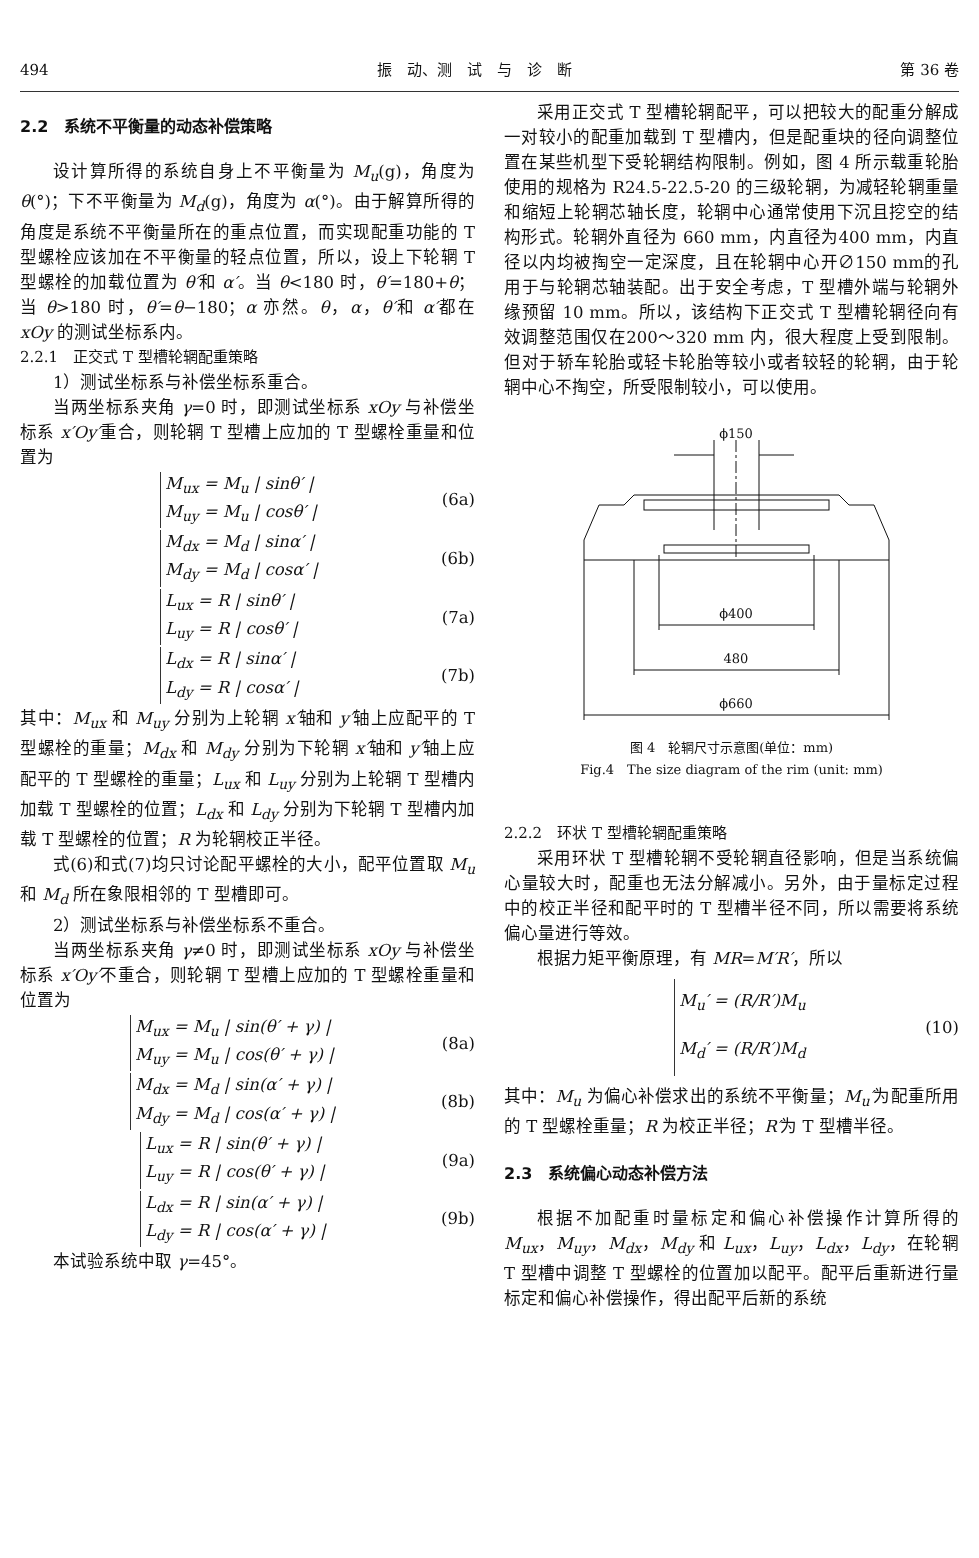494 振　动、测　试　与　诊　断 第 36 卷
2.2　系统不平衡量的动态补偿策略
设计算所得的系统自身上不平衡量为 M<sub>u</sub>(g)，角度为 θ(°)；下不平衡量为 M<sub>d</sub>(g)，角度为 α(°)。由于解算所得的角度是系统不平衡量所在的重点位置，而实现配重功能的 T 型螺栓应该加在不平衡量的轻点位置，所以，设上下轮辋 T 型螺栓的加载位置为 θ′和 α′。当 θ<180 时，θ′=180+θ；当 θ>180 时，θ′=θ−180；α 亦然。θ，α，θ′和 α′都在 xOy 的测试坐标系内。
2.2.1　正交式 T 型槽轮辋配重策略
1）测试坐标系与补偿坐标系重合。
当两坐标系夹角 γ=0 时，即测试坐标系 xOy 与补偿坐标系 x′Oy′重合，则轮辋 T 型槽上应加的 T 型螺栓重量和位置为
M<sub>ux</sub> = M<sub>u</sub> | sinθ′ |
M<sub>uy</sub> = M<sub>u</sub> | cosθ′ |
(6a)
M<sub>dx</sub> = M<sub>d</sub> | sinα′ |
M<sub>dy</sub> = M<sub>d</sub> | cosα′ |
(6b)
L<sub>ux</sub> = R | sinθ′ |
L<sub>uy</sub> = R | cosθ′ |
(7a)
L<sub>dx</sub> = R | sinα′ |
L<sub>dy</sub> = R | cosα′ |
(7b)
其中：M<sub>ux</sub> 和 M<sub>uy</sub> 分别为上轮辋 x′轴和 y′轴上应配平的 T 型螺栓的重量；M<sub>dx</sub> 和 M<sub>dy</sub> 分别为下轮辋 x′轴和 y′轴上应配平的 T 型螺栓的重量；L<sub>ux</sub> 和 L<sub>uy</sub> 分别为上轮辋 T 型槽内加载 T 型螺栓的位置；L<sub>dx</sub> 和 L<sub>dy</sub> 分别为下轮辋 T 型槽内加载 T 型螺栓的位置；R 为轮辋校正半径。
式(6)和式(7)均只讨论配平螺栓的大小，配平位置取 M<sub>u</sub> 和 M<sub>d</sub> 所在象限相邻的 T 型槽即可。
2）测试坐标系与补偿坐标系不重合。
当两坐标系夹角 γ≠0 时，即测试坐标系 xOy 与补偿坐标系 x′Oy′不重合，则轮辋 T 型槽上应加的 T 型螺栓重量和位置为
M<sub>ux</sub> = M<sub>u</sub> | sin(θ′ + γ) |
M<sub>uy</sub> = M<sub>u</sub> | cos(θ′ + γ) |
(8a)
M<sub>dx</sub> = M<sub>d</sub> | sin(α′ + γ) |
M<sub>dy</sub> = M<sub>d</sub> | cos(α′ + γ) |
(8b)
L<sub>ux</sub> = R | sin(θ′ + γ) |
L<sub>uy</sub> = R | cos(θ′ + γ) |
(9a)
L<sub>dx</sub> = R | sin(α′ + γ) |
L<sub>dy</sub> = R | cos(α′ + γ) |
(9b)
本试验系统中取 γ=45°。
采用正交式 T 型槽轮辋配平，可以把较大的配重分解成一对较小的配重加载到 T 型槽内，但是配重块的径向调整位置在某些机型下受轮辋结构限制。例如，图 4 所示载重轮胎使用的规格为 R24.5-22.5-20 的三级轮辋，为减轻轮辋重量和缩短上轮辋芯轴长度，轮辋中心通常使用下沉且挖空的结构形式。轮辋外直径为 660 mm，内直径为400 mm，内直径以内均被掏空一定深度，且在轮辋中心开∅150 mm的孔用于与轮辋芯轴装配。出于安全考虑，T 型槽外端与轮辋外缘预留 10 mm。所以，该结构下正交式 T 型槽轮辋径向有效调整范围仅在200～320 mm 内，很大程度上受到限制。但对于轿车轮胎或轻卡轮胎等较小或者较轻的轮辋，由于轮辋中心不掏空，所受限制较小，可以使用。
ϕ150
ϕ400
480
ϕ660
图 4　轮辋尺寸示意图(单位：mm)
Fig.4　The size diagram of the rim (unit: mm)
2.2.2　环状 T 型槽轮辋配重策略
采用环状 T 型槽轮辋不受轮辋直径影响，但是当系统偏心量较大时，配重也无法分解减小。另外，由于量标定过程中的校正半径和配平时的 T 型槽半径不同，所以需要将系统偏心量进行等效。
根据力矩平衡原理，有 MR=M′R′，所以
M<sub>u</sub>′ = (R/R′)M<sub>u</sub>
M<sub>d</sub>′ = (R/R′)M<sub>d</sub>
(10)
其中：M<sub>u</sub> 为偏心补偿求出的系统不平衡量；M<sub>u</sub>′为配重所用的 T 型螺栓重量；R 为校正半径；R′为 T 型槽半径。
2.3　系统偏心动态补偿方法
根据不加配重时量标定和偏心补偿操作计算所得的 M<sub>ux</sub>，M<sub>uy</sub>，M<sub>dx</sub>，M<sub>dy</sub> 和 L<sub>ux</sub>，L<sub>uy</sub>，L<sub>dx</sub>，L<sub>dy</sub>，在轮辋 T 型槽中调整 T 型螺栓的位置加以配平。配平后重新进行量标定和偏心补偿操作，得出配平后新的系统